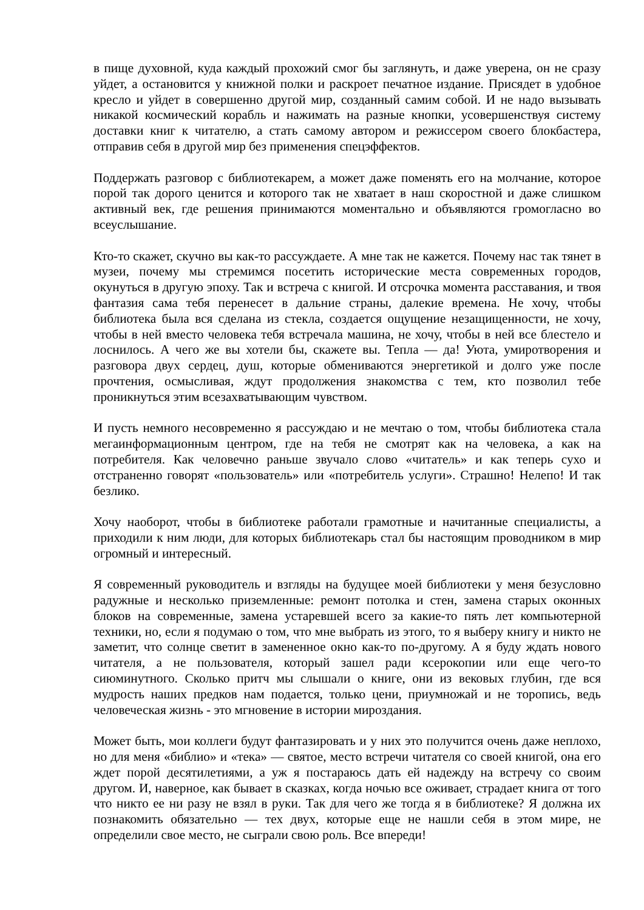в пище духовной, куда каждый прохожий смог бы заглянуть, и даже уверена, он не сразу уйдет, а остановится у книжной полки и раскроет печатное издание. Присядет в удобное кресло и уйдет в совершенно другой мир, созданный самим собой. И не надо вызывать никакой космический корабль и нажимать на разные кнопки, усовершенствуя систему доставки книг к читателю, а стать самому автором и режиссером своего блокбастера, отправив себя в другой мир без применения спецэффектов.
Поддержать разговор с библиотекарем, а может даже поменять его на молчание, которое порой так дорого ценится и которого так не хватает в наш скоростной и даже слишком активный век, где решения принимаются моментально и объявляются громогласно во всеуслышание.
Кто-то скажет, скучно вы как-то рассуждаете. А мне так не кажется. Почему нас так тянет в музеи, почему мы стремимся посетить исторические места современных городов, окунуться в другую эпоху. Так и встреча с книгой. И отсрочка момента расставания, и твоя фантазия сама тебя перенесет в дальние страны, далекие времена. Не хочу, чтобы библиотека была вся сделана из стекла, создается ощущение незащищенности, не хочу, чтобы в ней вместо человека тебя встречала машина, не хочу, чтобы в ней все блестело и лоснилось. А чего же вы хотели бы, скажете вы. Тепла — да! Уюта, умиротворения и разговора двух сердец, душ, которые обмениваются энергетикой и долго уже после прочтения, осмысливая, ждут продолжения знакомства с тем, кто позволил тебе проникнуться этим всезахватывающим чувством.
И пусть немного несовременно я рассуждаю и не мечтаю о том, чтобы библиотека стала мегаинформационным центром, где на тебя не смотрят как на человека, а как на потребителя. Как человечно раньше звучало слово «читатель» и как теперь сухо и отстраненно говорят «пользователь» или «потребитель услуги». Страшно! Нелепо! И так безлико.
Хочу наоборот, чтобы в библиотеке работали грамотные и начитанные специалисты, а приходили к ним люди, для которых библиотекарь стал бы настоящим проводником в мир огромный и интересный.
Я современный руководитель и взгляды на будущее моей библиотеки у меня безусловно радужные и несколько приземленные: ремонт потолка и стен, замена старых оконных блоков на современные, замена устаревшей всего за какие-то пять лет компьютерной техники, но, если я подумаю о том, что мне выбрать из этого, то я выберу книгу и никто не заметит, что солнце светит в замененное окно как-то по-другому. А я буду ждать нового читателя, а не пользователя, который зашел ради ксерокопии или еще чего-то сиюминутного. Сколько притч мы слышали о книге, они из вековых глубин, где вся мудрость наших предков нам подается, только цени, приумножай и не торопись, ведь человеческая жизнь - это мгновение в истории мироздания.
Может быть, мои коллеги будут фантазировать и у них это получится очень даже неплохо, но для меня «библио» и «тека» — святое, место встречи читателя со своей книгой, она его ждет порой десятилетиями, а уж я постараюсь дать ей надежду на встречу со своим другом. И, наверное, как бывает в сказках, когда ночью все оживает, страдает книга от того что никто ее ни разу не взял в руки. Так для чего же тогда я в библиотеке? Я должна их познакомить обязательно — тех двух, которые еще не нашли себя в этом мире, не определили свое место, не сыграли свою роль. Все впереди!